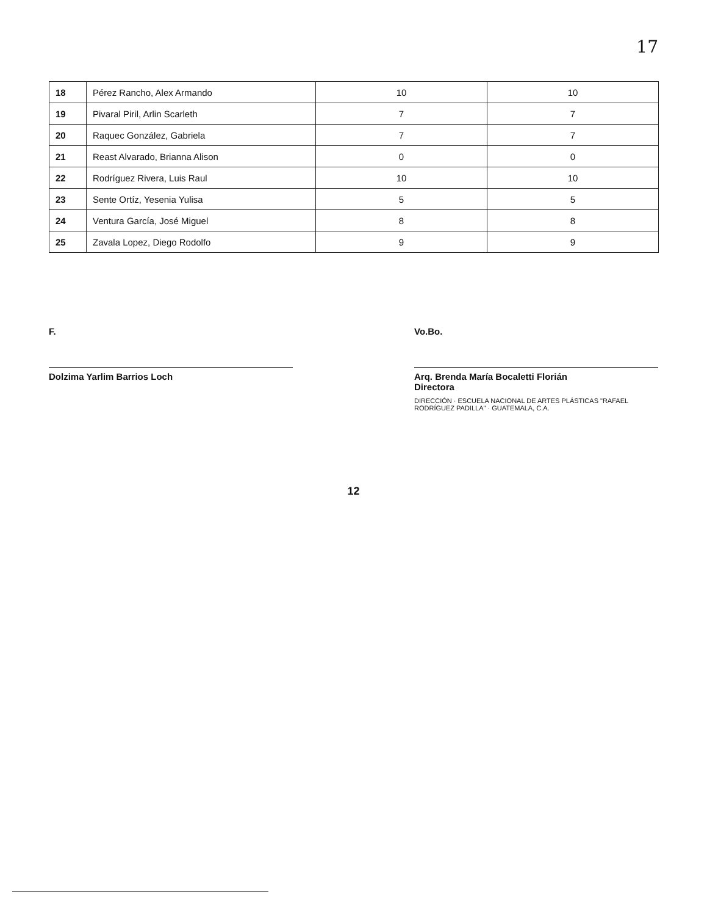17
| 18 | Pérez Rancho, Alex Armando | 10 | 10 |
| 19 | Pivaral Piril, Arlin Scarleth | 7 | 7 |
| 20 | Raquec González, Gabriela | 7 | 7 |
| 21 | Reast Alvarado, Brianna Alison | 0 | 0 |
| 22 | Rodríguez Rivera, Luis Raul | 10 | 10 |
| 23 | Sente Ortíz, Yesenia Yulisa | 5 | 5 |
| 24 | Ventura García, José Miguel | 8 | 8 |
| 25 | Zavala Lopez, Diego Rodolfo | 9 | 9 |
F.
Dolzima Yarlim Barrios Loch
Vo.Bo.
Arq. Brenda María Bocaletti Florián
Directora
DIRECCIÓN · ESCUELA NACIONAL DE ARTES PLÁSTICAS "RAFAEL RODRÍGUEZ PADILLA" · GUATEMALA, C.A.
12